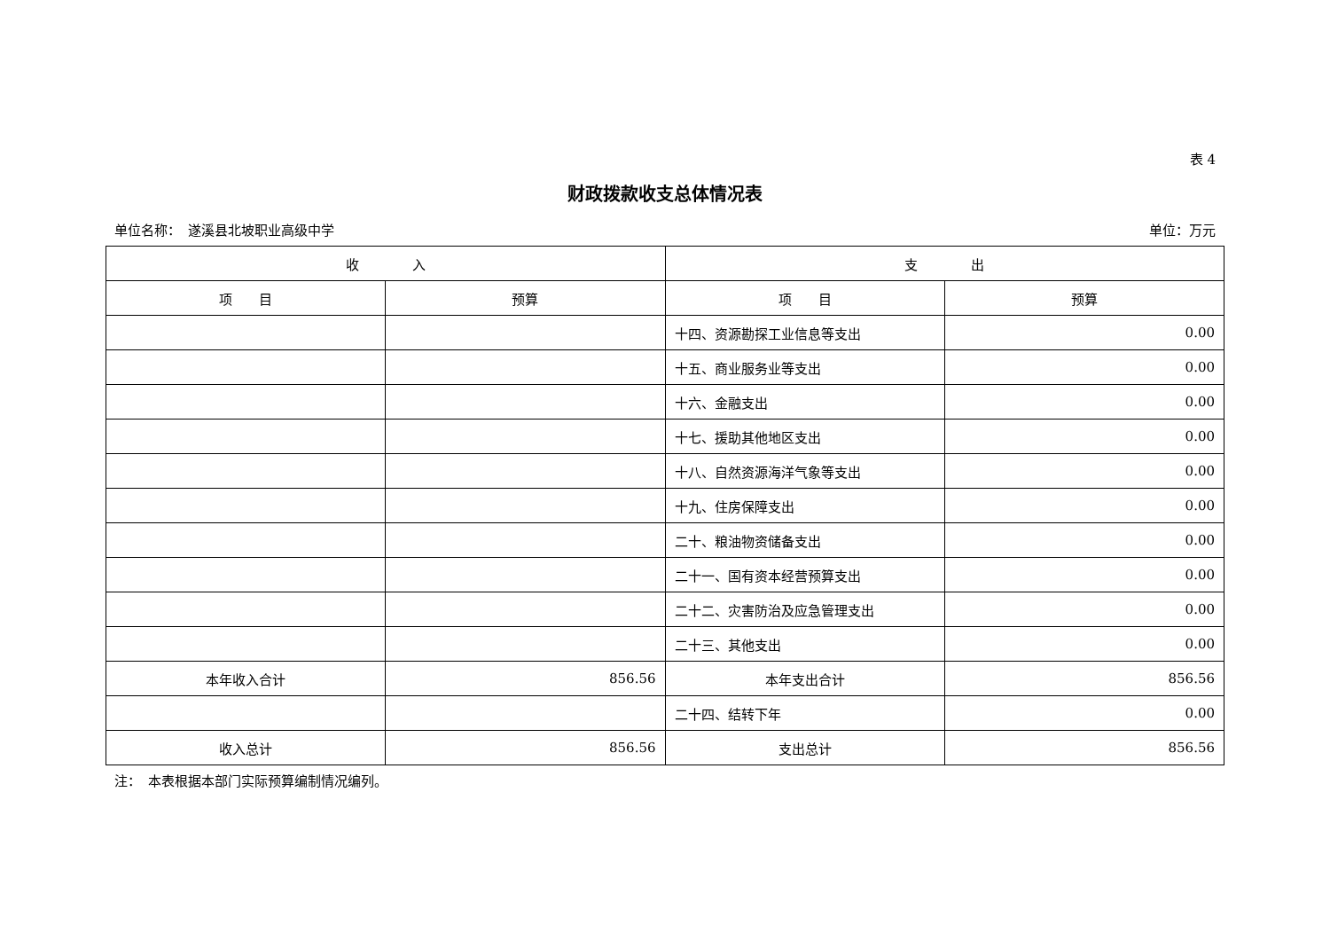表 4
财政拨款收支总体情况表
单位名称：　遂溪县北坡职业高级中学 单位：万元
| 收 入 | | 支 出 | |
| --- | --- | --- | --- |
| 项 目 | 预算 | 项 目 | 预算 |
| | | 十四、资源勘探工业信息等支出 | 0.00 |
| | | 十五、商业服务业等支出 | 0.00 |
| | | 十六、金融支出 | 0.00 |
| | | 十七、援助其他地区支出 | 0.00 |
| | | 十八、自然资源海洋气象等支出 | 0.00 |
| | | 十九、住房保障支出 | 0.00 |
| | | 二十、粮油物资储备支出 | 0.00 |
| | | 二十一、国有资本经营预算支出 | 0.00 |
| | | 二十二、灾害防治及应急管理支出 | 0.00 |
| | | 二十三、其他支出 | 0.00 |
| 本年收入合计 | 856.56 | 本年支出合计 | 856.56 |
| | | 二十四、结转下年 | 0.00 |
| 收入总计 | 856.56 | 支出总计 | 856.56 |
注：　本表根据本部门实际预算编制情况编列。